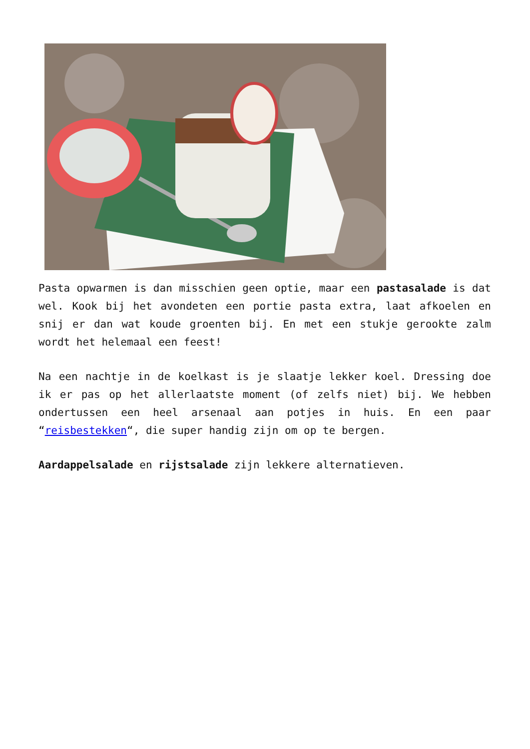Pasta opwarmen is dan misschien geen optie, maar een pastasalade is dat wel. Kook bij het avondeten een portie pasta extra, laat afkoelen en snij er dan wat koude groenten bij. En met een stukje gerookte zalm wordt het helemaal een feest!
Na een nachtje in de koelkast is je slaatje lekker koel. Dressing doe ik er pas op het allerlaatste moment (of zelfs niet) bij. We hebben ondertussen een heel arsenaal aan potjes in huis. En een paar “reisbestekken“, die super handig zijn om op te bergen.
Aardappelsalade en rijstsalade zijn lekkere alternatieven.